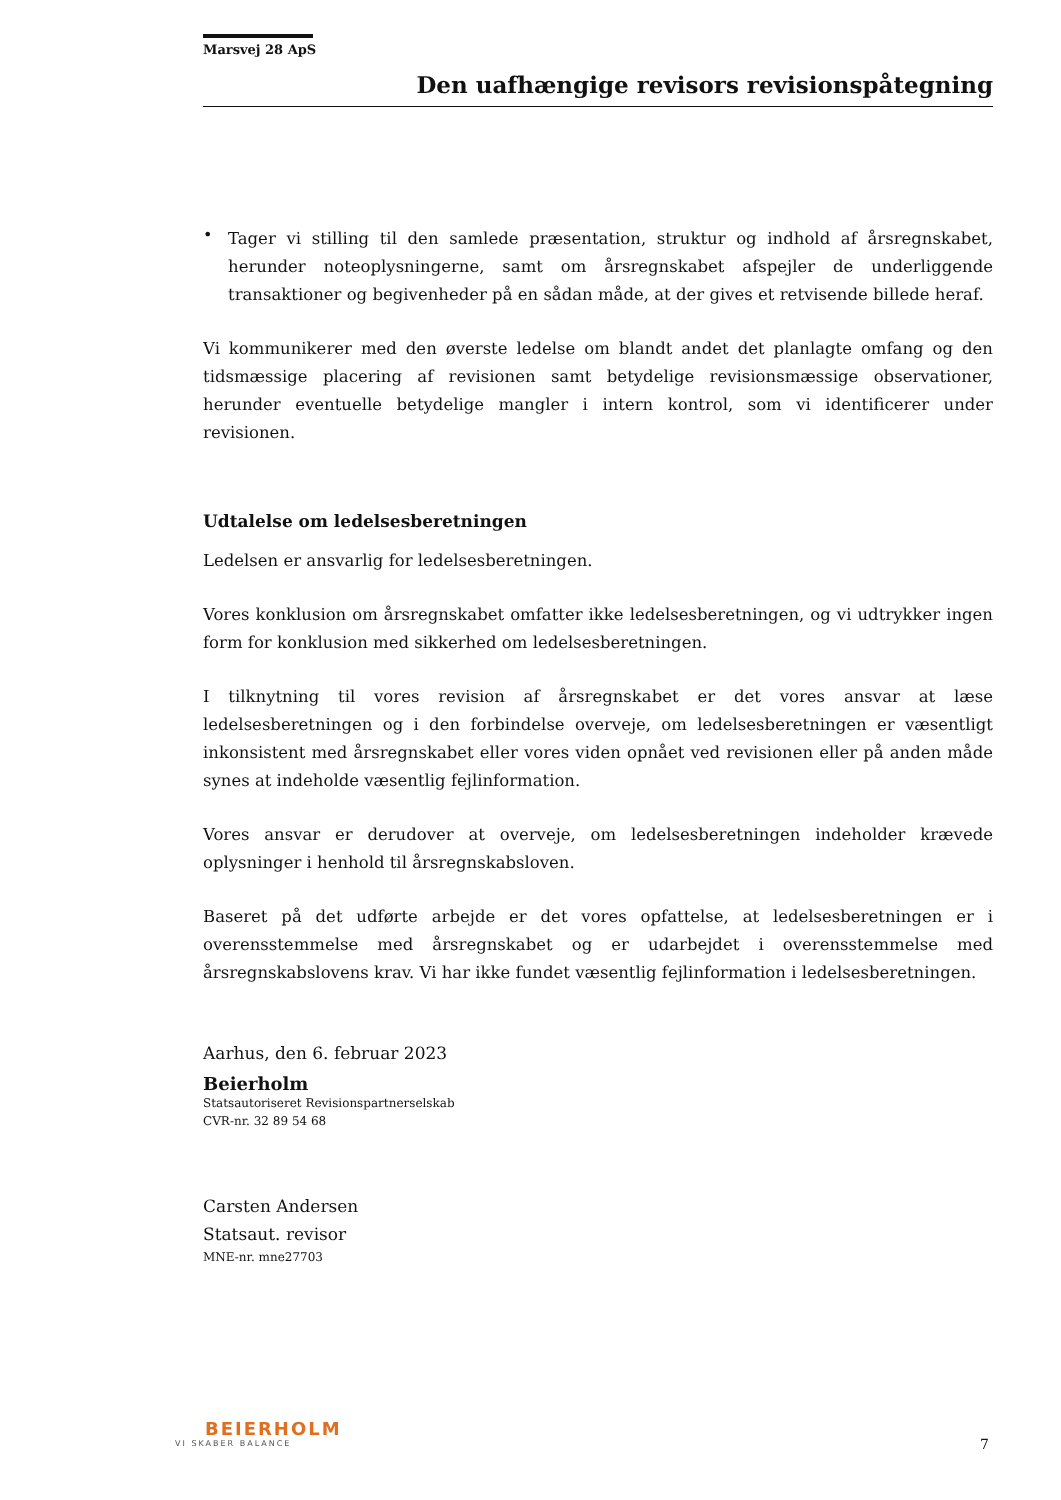Marsvej 28 ApS
Den uafhængige revisors revisionspåtegning
•
Tager vi stilling til den samlede præsentation, struktur og indhold af årsregnskabet, herunder noteoplysningerne, samt om årsregnskabet afspejler de underliggende transaktioner og begivenheder på en sådan måde, at der gives et retvisende billede heraf.
Vi kommunikerer med den øverste ledelse om blandt andet det planlagte omfang og den tidsmæssige placering af revisionen samt betydelige revisionsmæssige observationer, herunder eventuelle betydelige mangler i intern kontrol, som vi identificerer under revisionen.
Udtalelse om ledelsesberetningen
Ledelsen er ansvarlig for ledelsesberetningen.
Vores konklusion om årsregnskabet omfatter ikke ledelsesberetningen, og vi udtrykker ingen form for konklusion med sikkerhed om ledelsesberetningen.
I tilknytning til vores revision af årsregnskabet er det vores ansvar at læse ledelsesberetningen og i den forbindelse overveje, om ledelsesberetningen er væsentligt inkonsistent med årsregnskabet eller vores viden opnået ved revisionen eller på anden måde synes at indeholde væsentlig fejlinformation.
Vores ansvar er derudover at overveje, om ledelsesberetningen indeholder krævede oplysninger i henhold til årsregnskabsloven.
Baseret på det udførte arbejde er det vores opfattelse, at ledelsesberetningen er i overensstemmelse med årsregnskabet og er udarbejdet i overensstemmelse med årsregnskabslovens krav. Vi har ikke fundet væsentlig fejlinformation i ledelsesberetningen.
Aarhus, den 6. februar 2023
Beierholm
Statsautoriseret Revisionspartnerselskab
CVR-nr. 32 89 54 68
Carsten Andersen
Statsaut. revisor
MNE-nr. mne27703
BEIERHOLM
VI SKABER BALANCE
7